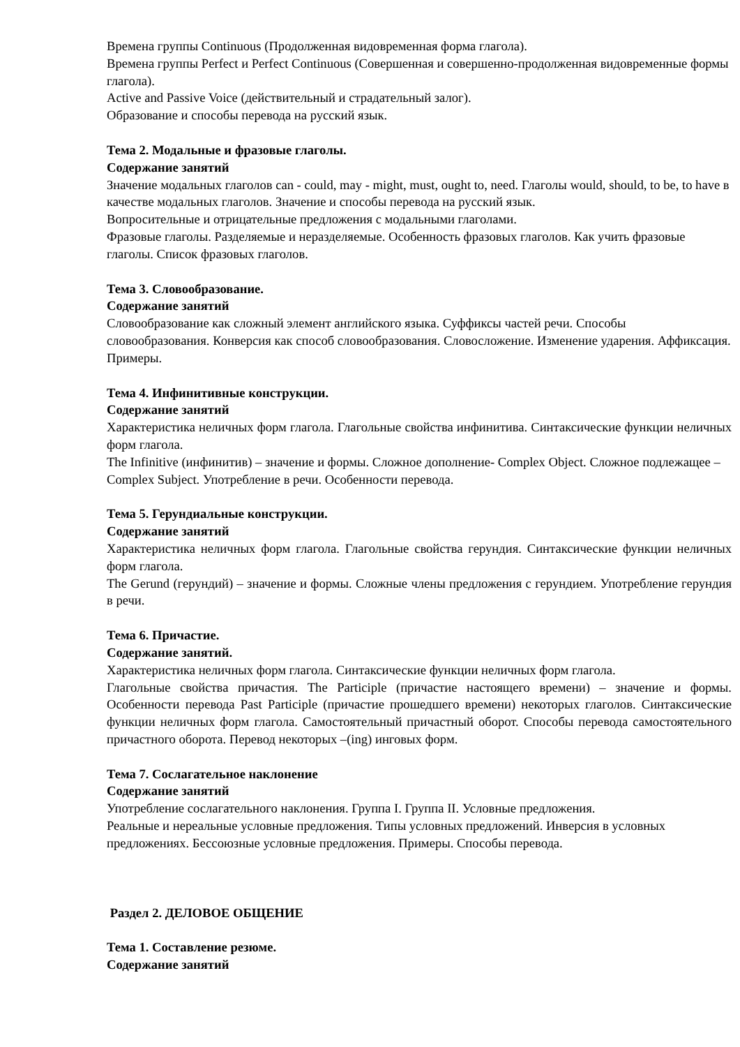Времена группы Continuous (Продолженная видовременная форма глагола).
Времена группы Perfect и Perfect Continuous (Совершенная и совершенно-продолженная видовременные формы глагола).
Active and Passive Voice (действительный и страдательный залог).
Образование и способы перевода на русский язык.
Тема 2. Модальные и фразовые глаголы.
Содержание занятий
Значение модальных глаголов can - could, may - might, must, ought to, need. Глаголы would, should, to be, to have в качестве модальных глаголов. Значение и способы перевода на русский язык.
Вопросительные и отрицательные предложения с модальными глаголами.
Фразовые глаголы. Разделяемые и неразделяемые. Особенность фразовых глаголов. Как учить фразовые глаголы. Список фразовых глаголов.
Тема 3. Словообразование.
Содержание занятий
Словообразование как сложный элемент английского языка. Суффиксы частей речи. Способы словообразования. Конверсия как способ словообразования. Словосложение. Изменение ударения. Аффиксация. Примеры.
Тема 4. Инфинитивные конструкции.
Содержание занятий
Характеристика неличных форм глагола. Глагольные свойства инфинитива. Синтаксические функции неличных форм глагола.
The Infinitive (инфинитив) – значение и формы. Сложное дополнение- Complex Object. Сложное подлежащее – Complex Subject. Употребление в речи. Особенности перевода.
Тема 5. Герундиальные конструкции.
Содержание занятий
Характеристика неличных форм глагола. Глагольные свойства герундия. Синтаксические функции неличных форм глагола.
The Gerund (герундий) – значение и формы. Сложные члены предложения с герундием. Употребление герундия в речи.
Тема 6. Причастие.
Содержание занятий.
Характеристика неличных форм глагола. Синтаксические функции неличных форм глагола.
Глагольные свойства причастия. The Participle (причастие настоящего времени) – значение и формы. Особенности перевода Past Participle (причастие прошедшего времени) некоторых глаголов. Синтаксические функции неличных форм глагола. Самостоятельный причастный оборот. Способы перевода самостоятельного причастного оборота. Перевод некоторых –(ing) инговых форм.
Тема 7. Сослагательное наклонение
Содержание занятий
Употребление сослагательного наклонения. Группа I. Группа II. Условные предложения.
Реальные и нереальные условные предложения. Типы условных предложений. Инверсия в условных предложениях. Бессоюзные условные предложения. Примеры. Способы перевода.
Раздел 2. ДЕЛОВОЕ ОБЩЕНИЕ
Тема 1. Составление резюме.
Содержание занятий